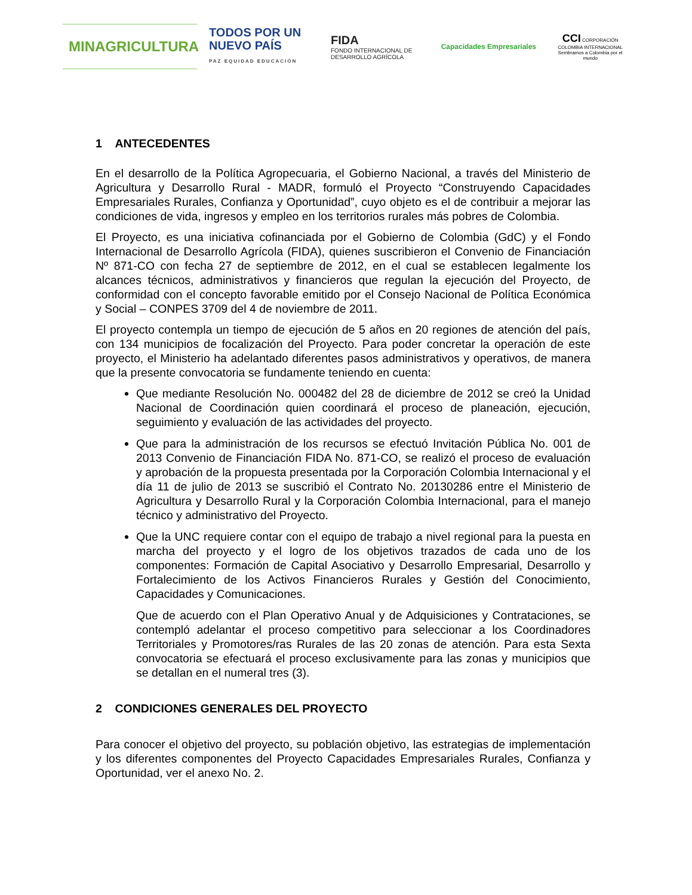MINAGRICULTURA
TODOS POR UN
NUEVO PAÍS
PAZ EQUIDAD EDUCACIÓN
FIDA
FONDO INTERNACIONAL DE DESARROLLO AGRÍCOLA
Capacidades Empresariales
CCI CORPORACIÓN COLOMBIA INTERNACIONAL
Sembramos a Colombia por el mundo
1 ANTECEDENTES
En el desarrollo de la Política Agropecuaria, el Gobierno Nacional, a través del Ministerio de Agricultura y Desarrollo Rural - MADR, formuló el Proyecto “Construyendo Capacidades Empresariales Rurales, Confianza y Oportunidad”, cuyo objeto es el de contribuir a mejorar las condiciones de vida, ingresos y empleo en los territorios rurales más pobres de Colombia.
El Proyecto, es una iniciativa cofinanciada por el Gobierno de Colombia (GdC) y el Fondo Internacional de Desarrollo Agrícola (FIDA), quienes suscribieron el Convenio de Financiación Nº 871-CO con fecha 27 de septiembre de 2012, en el cual se establecen legalmente los alcances técnicos, administrativos y financieros que regulan la ejecución del Proyecto, de conformidad con el concepto favorable emitido por el Consejo Nacional de Política Económica y Social – CONPES 3709 del 4 de noviembre de 2011.
El proyecto contempla un tiempo de ejecución de 5 años en 20 regiones de atención del país, con 134 municipios de focalización del Proyecto. Para poder concretar la operación de este proyecto, el Ministerio ha adelantado diferentes pasos administrativos y operativos, de manera que la presente convocatoria se fundamente teniendo en cuenta:
Que mediante Resolución No. 000482 del 28 de diciembre de 2012 se creó la Unidad Nacional de Coordinación quien coordinará el proceso de planeación, ejecución, seguimiento y evaluación de las actividades del proyecto.
Que para la administración de los recursos se efectuó Invitación Pública No. 001 de 2013 Convenio de Financiación FIDA No. 871-CO, se realizó el proceso de evaluación y aprobación de la propuesta presentada por la Corporación Colombia Internacional y el día 11 de julio de 2013 se suscribió el Contrato No. 20130286 entre el Ministerio de Agricultura y Desarrollo Rural y la Corporación Colombia Internacional, para el manejo técnico y administrativo del Proyecto.
Que la UNC requiere contar con el equipo de trabajo a nivel regional para la puesta en marcha del proyecto y el logro de los objetivos trazados de cada uno de los componentes: Formación de Capital Asociativo y Desarrollo Empresarial, Desarrollo y Fortalecimiento de los Activos Financieros Rurales y Gestión del Conocimiento, Capacidades y Comunicaciones.
Que de acuerdo con el Plan Operativo Anual y de Adquisiciones y Contrataciones, se contempló adelantar el proceso competitivo para seleccionar a los Coordinadores Territoriales y Promotores/ras Rurales de las 20 zonas de atención. Para esta Sexta convocatoria se efectuará el proceso exclusivamente para las zonas y municipios que se detallan en el numeral tres (3).
2 CONDICIONES GENERALES DEL PROYECTO
Para conocer el objetivo del proyecto, su población objetivo, las estrategias de implementación y los diferentes componentes del Proyecto Capacidades Empresariales Rurales, Confianza y Oportunidad, ver el anexo No. 2.